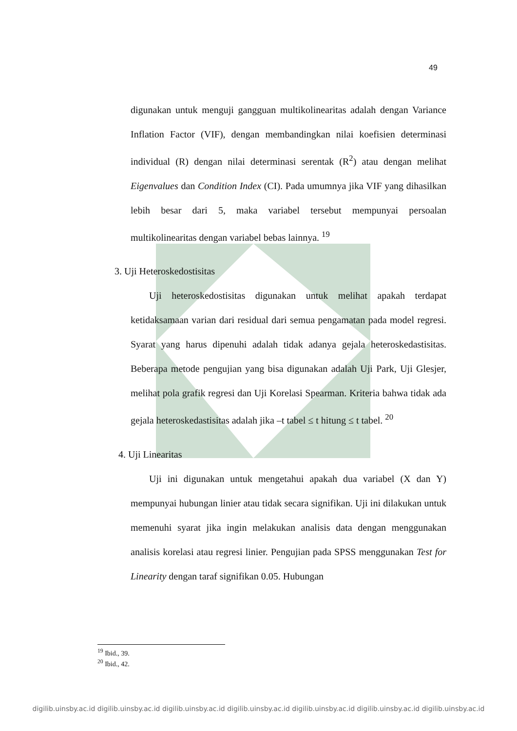49
digunakan untuk menguji gangguan multikolinearitas adalah dengan Variance Inflation Factor (VIF), dengan membandingkan nilai koefisien determinasi individual (R) dengan nilai determinasi serentak (R<sup>2</sup>) atau dengan melihat Eigenvalues dan Condition Index (CI). Pada umumnya jika VIF yang dihasilkan lebih besar dari 5, maka variabel tersebut mempunyai persoalan multikolinearitas dengan variabel bebas lainnya. <sup>19</sup>
3. Uji Heteroskedostisitas
Uji heteroskedostisitas digunakan untuk melihat apakah terdapat ketidaksamaan varian dari residual dari semua pengamatan pada model regresi. Syarat yang harus dipenuhi adalah tidak adanya gejala heteroskedastisitas. Beberapa metode pengujian yang bisa digunakan adalah Uji Park, Uji Glesjer, melihat pola grafik regresi dan Uji Korelasi Spearman. Kriteria bahwa tidak ada gejala heteroskedastisitas adalah jika –t tabel ≤ t hitung ≤ t tabel. <sup>20</sup>
4. Uji Linearitas
Uji ini digunakan untuk mengetahui apakah dua variabel (X dan Y) mempunyai hubungan linier atau tidak secara signifikan. Uji ini dilakukan untuk memenuhi syarat jika ingin melakukan analisis data dengan menggunakan analisis korelasi atau regresi linier. Pengujian pada SPSS menggunakan Test for Linearity dengan taraf signifikan 0.05. Hubungan
<sup>19</sup> Ibid., 39.
<sup>20</sup> Ibid., 42.
digilib.uinsby.ac.id digilib.uinsby.ac.id digilib.uinsby.ac.id digilib.uinsby.ac.id digilib.uinsby.ac.id digilib.uinsby.ac.id digilib.uinsby.ac.id